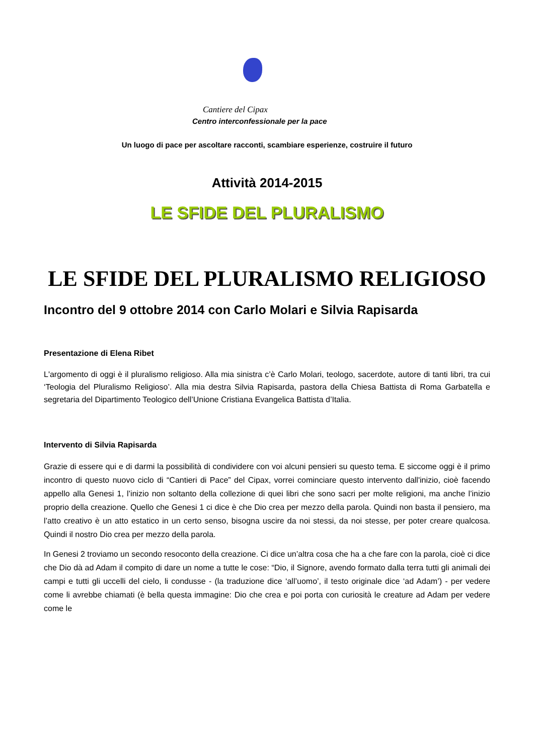Cantiere del Cipax
Centro interconfessionale per la pace
Un luogo di pace per ascoltare racconti, scambiare esperienze, costruire il futuro
Attività 2014-2015
LE SFIDE DEL PLURALISMO
LE SFIDE DEL PLURALISMO RELIGIOSO
Incontro del 9 ottobre 2014 con Carlo Molari e Silvia Rapisarda
Presentazione di Elena Ribet
L'argomento di oggi è il pluralismo religioso. Alla mia sinistra c’è Carlo Molari, teologo, sacerdote, autore di tanti libri, tra cui ‘Teologia del Pluralismo Religioso’. Alla mia destra Silvia Rapisarda, pastora della Chiesa Battista di Roma Garbatella e segretaria del Dipartimento Teologico dell’Unione Cristiana Evangelica Battista d’Italia.
Intervento di Silvia Rapisarda
Grazie di essere qui e di darmi la possibilità di condividere con voi alcuni pensieri su questo tema. E siccome oggi è il primo incontro di questo nuovo ciclo di “Cantieri di Pace” del Cipax, vorrei cominciare questo intervento dall'inizio, cioè facendo appello alla Genesi 1, l’inizio non soltanto della collezione di quei libri che sono sacri per molte religioni, ma anche l’inizio proprio della creazione. Quello che Genesi 1 ci dice è che Dio crea per mezzo della parola. Quindi non basta il pensiero, ma l’atto creativo è un atto estatico in un certo senso, bisogna uscire da noi stessi, da noi stesse, per poter creare qualcosa. Quindi il nostro Dio crea per mezzo della parola.
In Genesi 2 troviamo un secondo resoconto della creazione. Ci dice un’altra cosa che ha a che fare con la parola, cioè ci dice che Dio dà ad Adam il compito di dare un nome a tutte le cose: “Dio, il Signore, avendo formato dalla terra tutti gli animali dei campi e tutti gli uccelli del cielo, li condusse - (la traduzione dice ‘all’uomo’, il testo originale dice ‘ad Adam’) - per vedere come li avrebbe chiamati (è bella questa immagine: Dio che crea e poi porta con curiosità le creature ad Adam per vedere come le